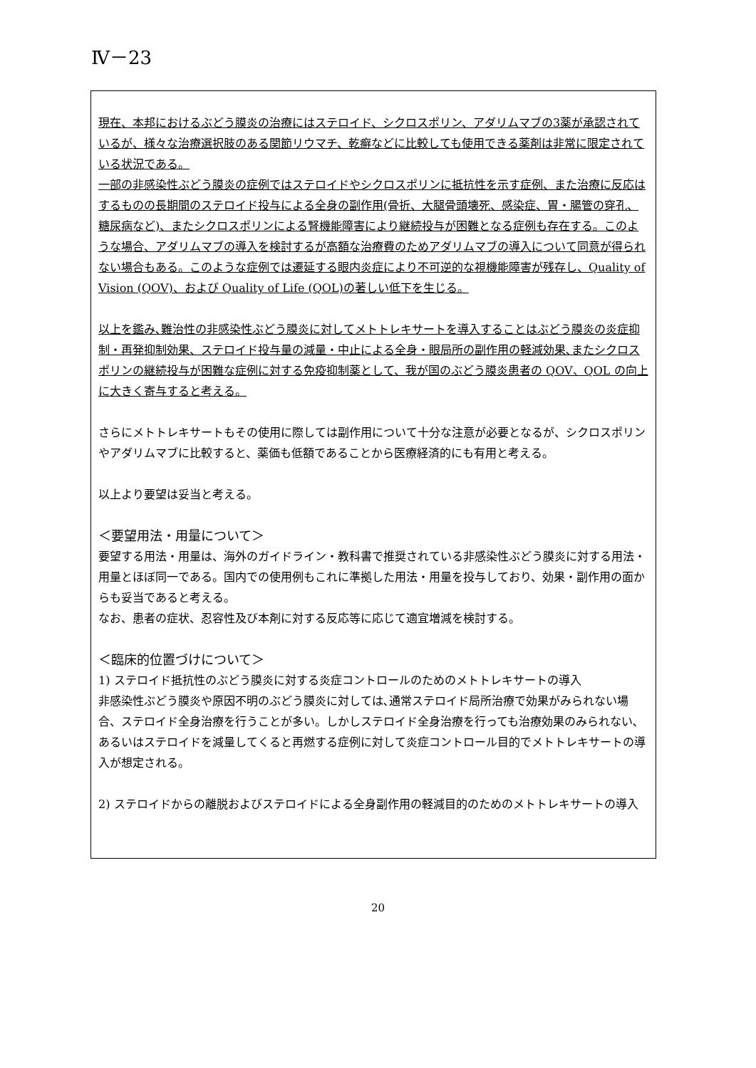Ⅳ－23
現在、本邦におけるぶどう膜炎の治療にはステロイド、シクロスポリン、アダリムマブの3薬が承認されているが、様々な治療選択肢のある関節リウマチ、乾癬などに比較しても使用できる薬剤は非常に限定されている状況である。
一部の非感染性ぶどう膜炎の症例ではステロイドやシクロスポリンに抵抗性を示す症例、また治療に反応はするものの長期間のステロイド投与による全身の副作用(骨折、大腿骨頭壊死、感染症、胃・腸管の穿孔、糖尿病など)、またシクロスポリンによる腎機能障害により継続投与が困難となる症例も存在する。このような場合、アダリムマブの導入を検討するが高額な治療費のためアダリムマブの導入について同意が得られない場合もある。このような症例では遷延する眼内炎症により不可逆的な視機能障害が残存し、Quality of Vision (QOV)、および Quality of Life (QOL)の著しい低下を生じる。
以上を鑑み､難治性の非感染性ぶどう膜炎に対してメトトレキサートを導入することはぶどう膜炎の炎症抑制・再発抑制効果、ステロイド投与量の減量・中止による全身・眼局所の副作用の軽減効果､またシクロスポリンの継続投与が困難な症例に対する免疫抑制薬として、我が国のぶどう膜炎患者の QOV、QOL の向上に大きく寄与すると考える。
さらにメトトレキサートもその使用に際しては副作用について十分な注意が必要となるが、シクロスポリンやアダリムマブに比較すると、薬価も低額であることから医療経済的にも有用と考える。
以上より要望は妥当と考える。
＜要望用法・用量について＞
要望する用法・用量は、海外のガイドライン・教科書で推奨されている非感染性ぶどう膜炎に対する用法・用量とほぼ同一である。国内での使用例もこれに準拠した用法・用量を投与しており、効果・副作用の面からも妥当であると考える。
なお、患者の症状、忍容性及び本剤に対する反応等に応じて適宜増減を検討する。
＜臨床的位置づけについて＞
1) ステロイド抵抗性のぶどう膜炎に対する炎症コントロールのためのメトトレキサートの導入
非感染性ぶどう膜炎や原因不明のぶどう膜炎に対しては､通常ステロイド局所治療で効果がみられない場合、ステロイド全身治療を行うことが多い。しかしステロイド全身治療を行っても治療効果のみられない､あるいはステロイドを減量してくると再燃する症例に対して炎症コントロール目的でメトトレキサートの導入が想定される。
2) ステロイドからの離脱およびステロイドによる全身副作用の軽減目的のためのメトトレキサートの導入
20